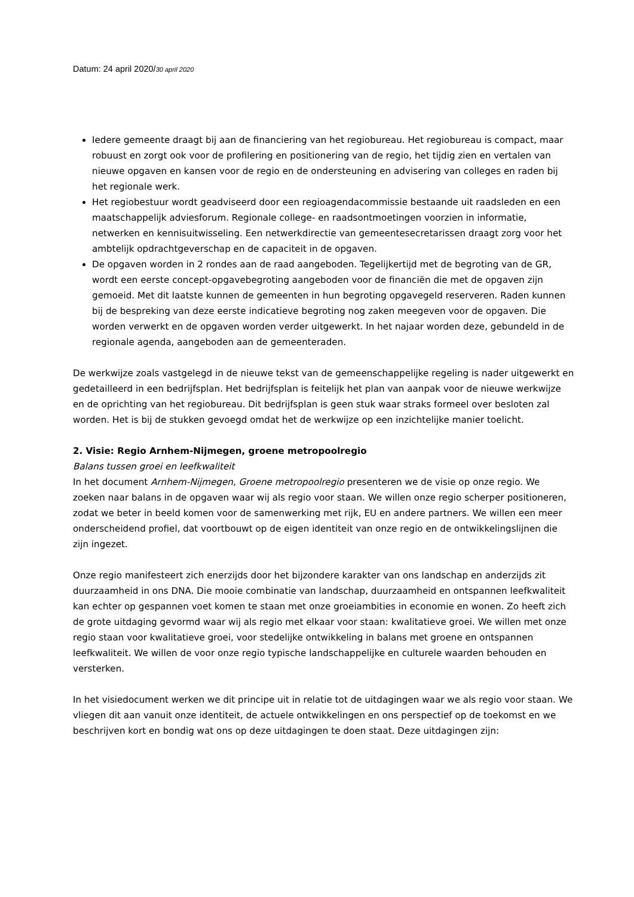Datum: 24 april 2020/30 april 2020
Iedere gemeente draagt bij aan de financiering van het regiobureau. Het regiobureau is compact, maar robuust en zorgt ook voor de profilering en positionering van de regio, het tijdig zien en vertalen van nieuwe opgaven en kansen voor de regio en de ondersteuning en advisering van colleges en raden bij het regionale werk.
Het regiobestuur wordt geadviseerd door een regioagendacommissie bestaande uit raadsleden en een maatschappelijk adviesforum. Regionale college- en raadsontmoetingen voorzien in informatie, netwerken en kennisuitwisseling. Een netwerkdirectie van gemeentesecretarissen draagt zorg voor het ambtelijk opdrachtgeverschap en de capaciteit in de opgaven.
De opgaven worden in 2 rondes aan de raad aangeboden. Tegelijkertijd met de begroting van de GR, wordt een eerste concept-opgavebegroting aangeboden voor de financiën die met de opgaven zijn gemoeid. Met dit laatste kunnen de gemeenten in hun begroting opgavegeld reserveren. Raden kunnen bij de bespreking van deze eerste indicatieve begroting nog zaken meegeven voor de opgaven. Die worden verwerkt en de opgaven worden verder uitgewerkt. In het najaar worden deze, gebundeld in de regionale agenda, aangeboden aan de gemeenteraden.
De werkwijze zoals vastgelegd in de nieuwe tekst van de gemeenschappelijke regeling is nader uitgewerkt en gedetailleerd in een bedrijfsplan. Het bedrijfsplan is feitelijk het plan van aanpak voor de nieuwe werkwijze en de oprichting van het regiobureau. Dit bedrijfsplan is geen stuk waar straks formeel over besloten zal worden. Het is bij de stukken gevoegd omdat het de werkwijze op een inzichtelijke manier toelicht.
2. Visie: Regio Arnhem-Nijmegen, groene metropoolregio
Balans tussen groei en leefkwaliteit
In het document Arnhem-Nijmegen, Groene metropoolregio presenteren we de visie op onze regio. We zoeken naar balans in de opgaven waar wij als regio voor staan. We willen onze regio scherper positioneren, zodat we beter in beeld komen voor de samenwerking met rijk, EU en andere partners. We willen een meer onderscheidend profiel, dat voortbouwt op de eigen identiteit van onze regio en de ontwikkelingslijnen die zijn ingezet.
Onze regio manifesteert zich enerzijds door het bijzondere karakter van ons landschap en anderzijds zit duurzaamheid in ons DNA. Die mooie combinatie van landschap, duurzaamheid en ontspannen leefkwaliteit kan echter op gespannen voet komen te staan met onze groeiambities in economie en wonen. Zo heeft zich de grote uitdaging gevormd waar wij als regio met elkaar voor staan: kwalitatieve groei. We willen met onze regio staan voor kwalitatieve groei, voor stedelijke ontwikkeling in balans met groene en ontspannen leefkwaliteit. We willen de voor onze regio typische landschappelijke en culturele waarden behouden en versterken.
In het visiedocument werken we dit principe uit in relatie tot de uitdagingen waar we als regio voor staan. We vliegen dit aan vanuit onze identiteit, de actuele ontwikkelingen en ons perspectief op de toekomst en we beschrijven kort en bondig wat ons op deze uitdagingen te doen staat. Deze uitdagingen zijn: